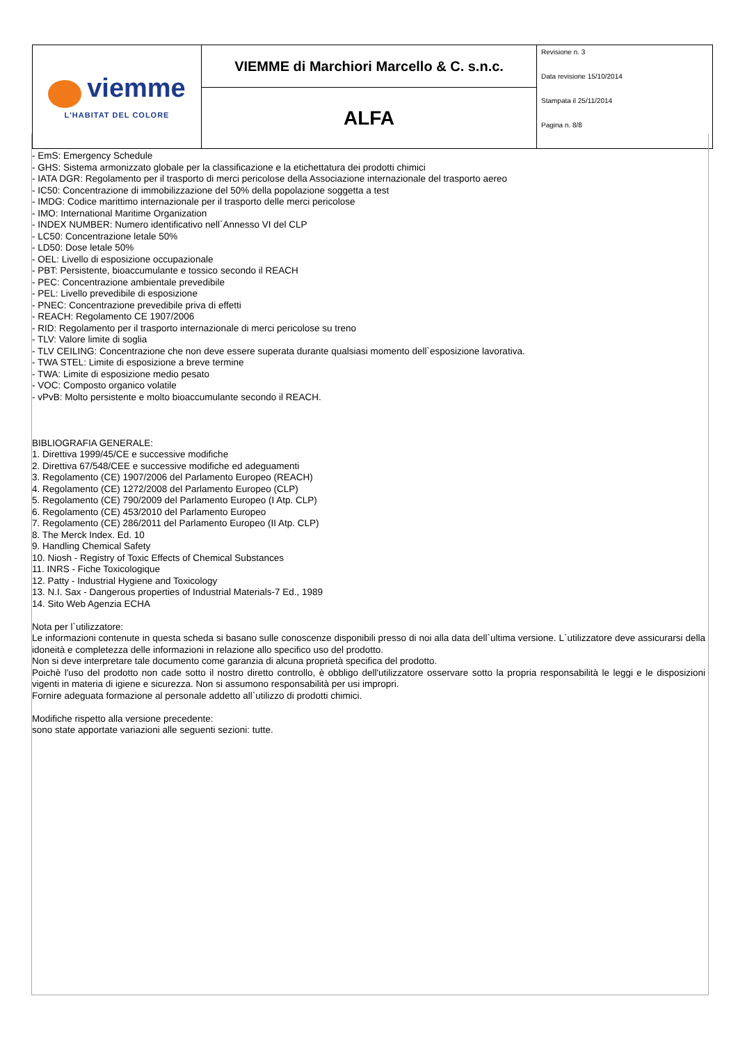| viemme L'HABITAT DEL COLORE | VIEMME di Marchiori Marcello & C. s.n.c. | Revisione n. 3 Data revisione 15/10/2014 Stampata il 25/11/2014 Pagina n. 8/8 |
| | ALFA | |
- EmS: Emergency Schedule
- GHS: Sistema armonizzato globale per la classificazione e la etichettatura dei prodotti chimici
- IATA DGR: Regolamento per il trasporto di merci pericolose della Associazione internazionale del trasporto aereo
- IC50: Concentrazione di immobilizzazione del 50% della popolazione soggetta a test
- IMDG: Codice marittimo internazionale per il trasporto delle merci pericolose
- IMO: International Maritime Organization
- INDEX NUMBER: Numero identificativo nell`Annesso VI del CLP
- LC50: Concentrazione letale 50%
- LD50: Dose letale 50%
- OEL: Livello di esposizione occupazionale
- PBT: Persistente, bioaccumulante e tossico secondo il REACH
- PEC: Concentrazione ambientale prevedibile
- PEL: Livello prevedibile di esposizione
- PNEC: Concentrazione prevedibile priva di effetti
- REACH: Regolamento CE 1907/2006
- RID: Regolamento per il trasporto internazionale di merci pericolose su treno
- TLV: Valore limite di soglia
- TLV CEILING: Concentrazione che non deve essere superata durante qualsiasi momento dell`esposizione lavorativa.
- TWA STEL: Limite di esposizione a breve termine
- TWA: Limite di esposizione medio pesato
- VOC: Composto organico volatile
- vPvB: Molto persistente e molto bioaccumulante secondo il REACH.
BIBLIOGRAFIA GENERALE:
1. Direttiva 1999/45/CE e successive modifiche
2. Direttiva 67/548/CEE e successive modifiche ed adeguamenti
3. Regolamento (CE) 1907/2006 del Parlamento Europeo (REACH)
4. Regolamento (CE) 1272/2008 del Parlamento Europeo (CLP)
5. Regolamento (CE) 790/2009 del Parlamento Europeo (I Atp. CLP)
6. Regolamento (CE) 453/2010 del Parlamento Europeo
7. Regolamento (CE) 286/2011 del Parlamento Europeo (II Atp. CLP)
8. The Merck Index. Ed. 10
9. Handling Chemical Safety
10. Niosh - Registry of Toxic Effects of Chemical Substances
11. INRS - Fiche Toxicologique
12. Patty - Industrial Hygiene and Toxicology
13. N.I. Sax - Dangerous properties of Industrial Materials-7 Ed., 1989
14. Sito Web Agenzia ECHA
Nota per l`utilizzatore:
Le informazioni contenute in questa scheda si basano sulle conoscenze disponibili presso di noi alla data dell`ultima versione. L`utilizzatore deve assicurarsi della idoneità e completezza delle informazioni in relazione allo specifico uso del prodotto.
Non si deve interpretare tale documento come garanzia di alcuna proprietà specifica del prodotto.
Poichè l'uso del prodotto non cade sotto il nostro diretto controllo, è obbligo dell'utilizzatore osservare sotto la propria responsabilità le leggi e le disposizioni vigenti in materia di igiene e sicurezza. Non si assumono responsabilità per usi impropri.
Fornire adeguata formazione al personale addetto all`utilizzo di prodotti chimici.
Modifiche rispetto alla versione precedente:
sono state apportate variazioni alle seguenti sezioni: tutte.